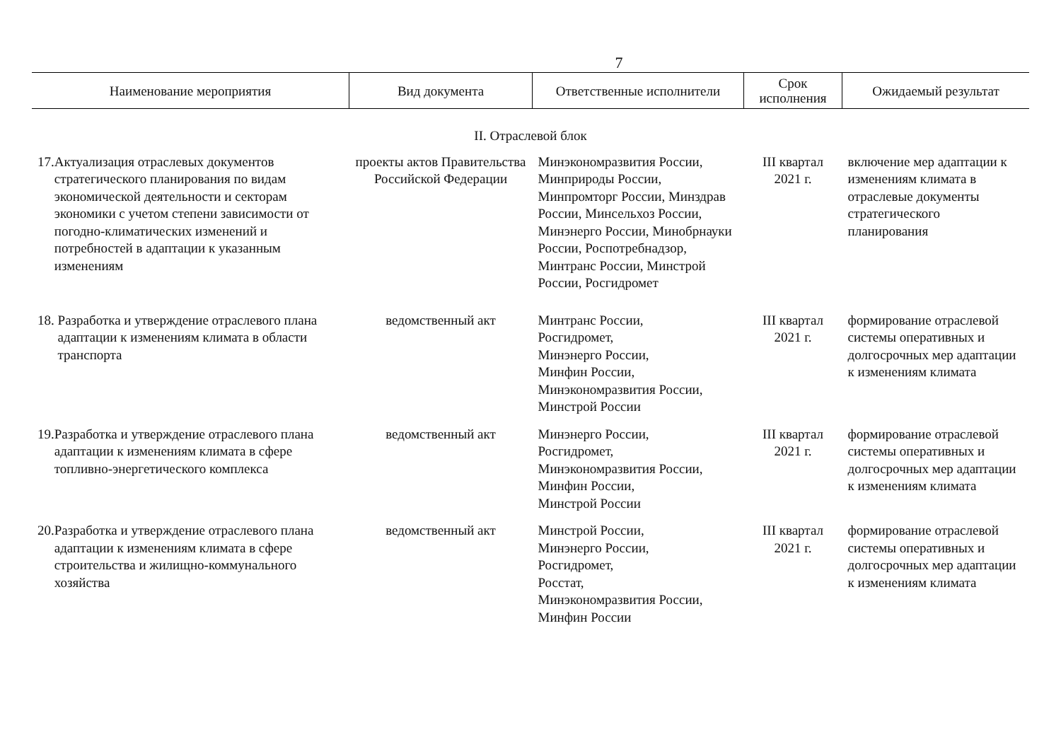7
| Наименование мероприятия | Вид документа | Ответственные исполнители | Срок исполнения | Ожидаемый результат |
| --- | --- | --- | --- | --- |
| II. Отраслевой блок | | | | |
| 17. Актуализация отраслевых документов стратегического планирования по видам экономической деятельности и секторам экономики с учетом степени зависимости от погодно-климатических изменений и потребностей в адаптации к указанным изменениям | проекты актов Правительства Российской Федерации | Минэкономразвития России, Минприроды России, Минпромторг России, Минздрав России, Минсельхоз России, Минэнерго России, Минобрнауки России, Роспотребнадзор, Минтранс России, Минстрой России, Росгидромет | III квартал 2021 г. | включение мер адаптации к изменениям климата в отраслевые документы стратегического планирования |
| 18. Разработка и утверждение отраслевого плана адаптации к изменениям климата в области транспорта | ведомственный акт | Минтранс России, Росгидромет, Минэнерго России, Минфин России, Минэкономразвития России, Минстрой России | III квартал 2021 г. | формирование отраслевой системы оперативных и долгосрочных мер адаптации к изменениям климата |
| 19. Разработка и утверждение отраслевого плана адаптации к изменениям климата в сфере топливно-энергетического комплекса | ведомственный акт | Минэнерго России, Росгидромет, Минэкономразвития России, Минфин России, Минстрой России | III квартал 2021 г. | формирование отраслевой системы оперативных и долгосрочных мер адаптации к изменениям климата |
| 20. Разработка и утверждение отраслевого плана адаптации к изменениям климата в сфере строительства и жилищно-коммунального хозяйства | ведомственный акт | Минстрой России, Минэнерго России, Росгидромет, Росстат, Минэкономразвития России, Минфин России | III квартал 2021 г. | формирование отраслевой системы оперативных и долгосрочных мер адаптации к изменениям климата |